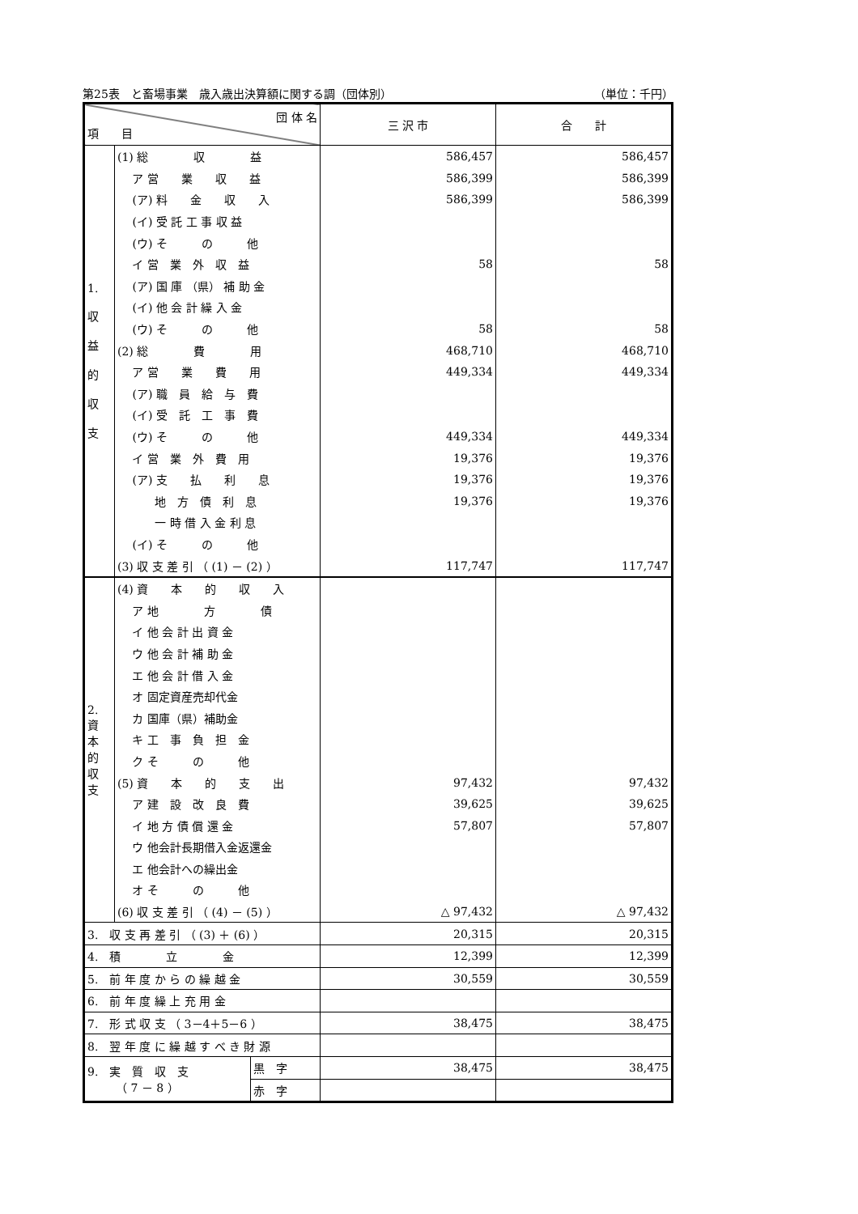第25表　と畜場事業　歳入歳出決算額に関する調（団体別） （単位：千円）
| 団 体 名 項 目 | | | 三 沢 市 | 合 計 |
| 1. 収 益 的 収 支 | (1) 総 収 益 | | 586,457 | 586,457 |
| | ア 営 業 収 益 | | 586,399 | 586,399 |
| | (ア) 料 金 収 入 | | 586,399 | 586,399 |
| | (イ) 受 託 工 事 収 益 | | | |
| | (ウ) そ の 他 | | | |
| | イ 営 業 外 収 益 | | 58 | 58 |
| | (ア) 国 庫 （県） 補 助 金 | | | |
| | (イ) 他 会 計 繰 入 金 | | | |
| | (ウ) そ の 他 | | 58 | 58 |
| | (2) 総 費 用 | | 468,710 | 468,710 |
| | ア 営 業 費 用 | | 449,334 | 449,334 |
| | (ア) 職 員 給 与 費 | | | |
| | (イ) 受 託 工 事 費 | | | |
| | (ウ) そ の 他 | | 449,334 | 449,334 |
| | イ 営 業 外 費 用 | | 19,376 | 19,376 |
| | (ア) 支 払 利 息 | | 19,376 | 19,376 |
| | 地 方 債 利 息 | | 19,376 | 19,376 |
| | 一 時 借 入 金 利 息 | | | |
| | (イ) そ の 他 | | | |
| | (3) 収 支 差 引 （ (1) － (2) ） | | 117,747 | 117,747 |
| 2. 資 本 的 収 支 | (4) 資 本 的 収 入 | | | |
| | ア 地 方 債 | | | |
| | イ 他 会 計 出 資 金 | | | |
| | ウ 他 会 計 補 助 金 | | | |
| | エ 他 会 計 借 入 金 | | | |
| | オ 固定資産売却代金 | | | |
| | カ 国庫（県）補助金 | | | |
| | キ 工 事 負 担 金 | | | |
| | ク そ の 他 | | | |
| | (5) 資 本 的 支 出 | | 97,432 | 97,432 |
| | ア 建 設 改 良 費 | | 39,625 | 39,625 |
| | イ 地 方 債 償 還 金 | | 57,807 | 57,807 |
| | ウ 他会計長期借入金返還金 | | | |
| | エ 他会計への繰出金 | | | |
| | オ そ の 他 | | | |
| | (6) 収 支 差 引 （ (4) － (5) ） | | △ 97,432 | △ 97,432 |
| 3. 収 支 再 差 引 （ (3) ＋ (6) ） | | | 20,315 | 20,315 |
| 4. 積 立 金 | | | 12,399 | 12,399 |
| 5. 前 年 度 か ら の 繰 越 金 | | | 30,559 | 30,559 |
| 6. 前 年 度 繰 上 充 用 金 | | | | |
| 7. 形 式 収 支 （ 3－4＋5－6 ） | | | 38,475 | 38,475 |
| 8. 翌 年 度 に 繰 越 す べ き 財 源 | | | | |
| 9. 実 質 収 支 （ 7 － 8 ） | | 黒 字 | 38,475 | 38,475 |
| | | 赤 字 | | |